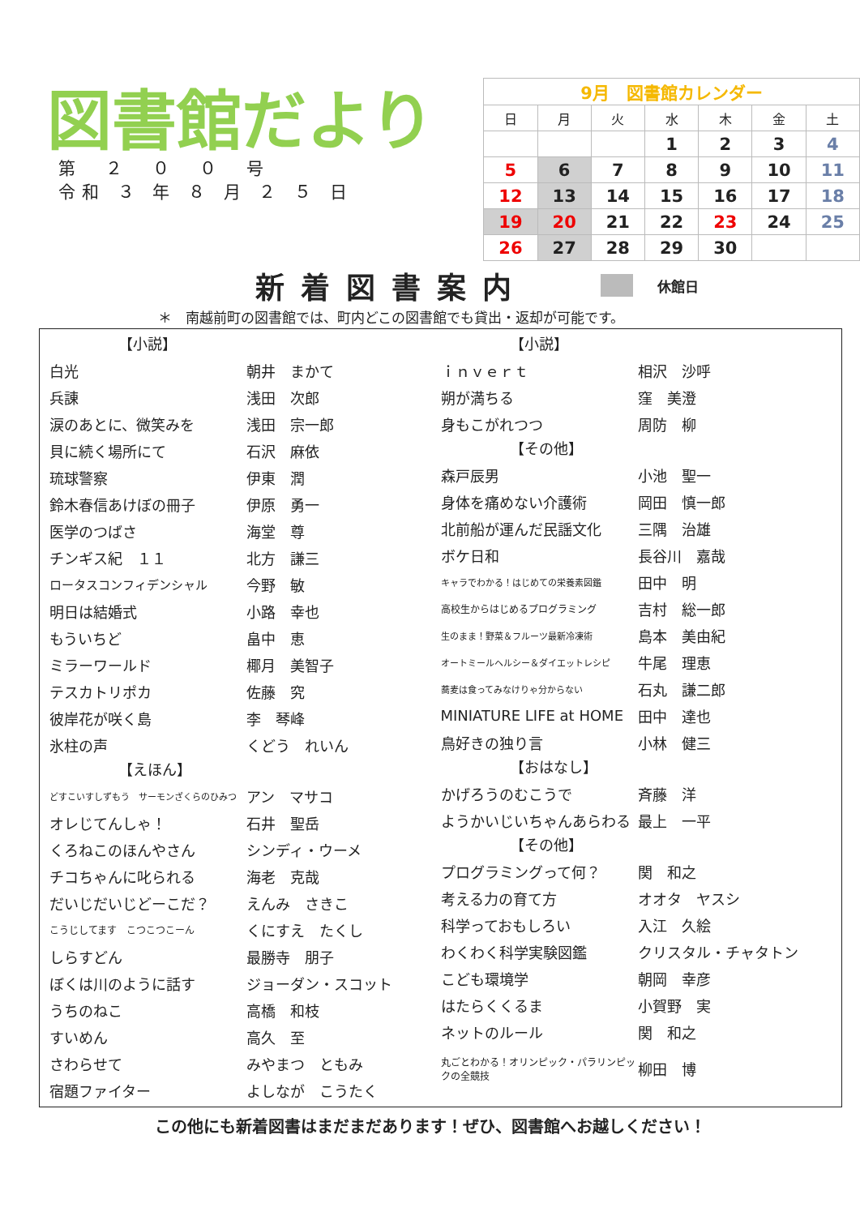図書館だより
第　２　０　０　号
令和 ３ 年 ８ 月 ２ ５ 日
| 9月 図書館カレンダー | | | | | | |
| 日 | 月 | 火 | 水 | 木 | 金 | 土 |
| | | | 1 | 2 | 3 | 4 |
| 5 | 6 | 7 | 8 | 9 | 10 | 11 |
| 12 | 13 | 14 | 15 | 16 | 17 | 18 |
| 19 | 20 | 21 | 22 | 23 | 24 | 25 |
| 26 | 27 | 28 | 29 | 30 | | |
新着図書案内
休館日
＊　南越前町の図書館では、町内どこの図書館でも貸出・返却が可能です。
【小説】
白光 朝井　まかて
兵諌 浅田　次郎
涙のあとに、微笑みを 浅田　宗一郎
貝に続く場所にて 石沢　麻依
琉球警察 伊東　潤
鈴木春信あけぼの冊子 伊原　勇一
医学のつばさ 海堂　尊
チンギス紀　１１ 北方　謙三
ロータスコンフィデンシャル 今野　敏
明日は結婚式 小路　幸也
もういちど 畠中　恵
ミラーワールド 椰月　美智子
テスカトリポカ 佐藤　究
彼岸花が咲く島 李　琴峰
氷柱の声 くどう　れいん
【えほん】
どすこいすしずもう　サーモンざくらのひみつ アン　マサコ
オレじてんしゃ！ 石井　聖岳
くろねこのほんやさん シンディ・ウーメ
チコちゃんに叱られる 海老　克哉
だいじだいじどーこだ？ えんみ　さきこ
こうじしてます　こつこつこーん くにすえ　たくし
しらすどん 最勝寺　朋子
ぼくは川のように話す ジョーダン・スコット
うちのねこ 高橋　和枝
すいめん 高久　至
さわらせて みやまつ　ともみ
宿題ファイター よしなが　こうたく
【小説】
ｉｎｖｅｒｔ 相沢　沙呼
朔が満ちる 窪　美澄
身もこがれつつ 周防　柳
【その他】
森戸辰男 小池　聖一
身体を痛めない介護術 岡田　慎一郎
北前船が運んだ民謡文化 三隅　治雄
ボケ日和 長谷川　嘉哉
キャラでわかる！はじめての栄養素図鑑 田中　明
高校生からはじめるプログラミング 吉村　総一郎
生のまま！野菜＆フルーツ最新冷凍術 島本　美由紀
オートミールヘルシー＆ダイエットレシピ 牛尾　理恵
蕎麦は食ってみなけりゃ分からない 石丸　謙二郎
MINIATURE LIFE at HOME 田中　達也
鳥好きの独り言 小林　健三
【おはなし】
かげろうのむこうで 斉藤　洋
ようかいじいちゃんあらわる 最上　一平
【その他】
プログラミングって何？ 関　和之
考える力の育て方 オオタ　ヤスシ
科学っておもしろい 入江　久絵
わくわく科学実験図鑑 クリスタル・チャタトン
こども環境学 朝岡　幸彦
はたらくくるま 小賀野　実
ネットのルール 関　和之
丸ごとわかる！オリンピック・パラリンピックの全競技 柳田　博
この他にも新着図書はまだまだあります！ぜひ、図書館へお越しください！